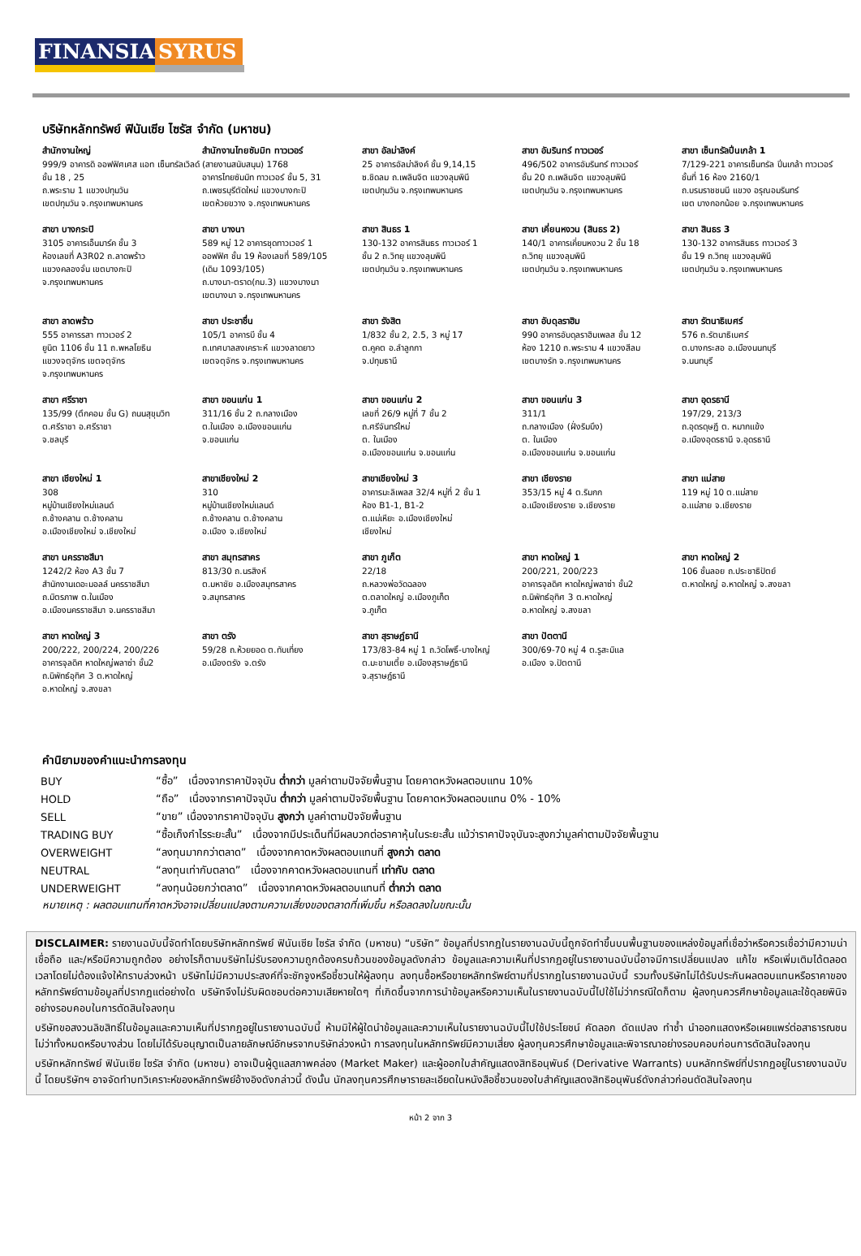FINANSIA SYRUS
บริษัทหลักทรัพย์ ฟินันเซีย ไซรัส จำกัด (มหาชน)
สำนักงานใหญ่
999/9 อาคารดิ ออฟฟิศเศส แอท เซ็นทรัลเวิลด์ ชั้น 18 , 25
ถ.พระราม 1 แขวงปทุมวัน
เขตปทุมวัน จ.กรุงเทพมหานคร
สำนักงานไทยซัมมิท ทาวเวอร์
(สายงานสนับสนุน) 1768
อาคารไทยซัมมิท ทาวเวอร์ ชั้น 5, 31
ถ.เพชรบุรีตัดใหม่ แขวงบางกะปิ
เขตห้วยขวาง จ.กรุงเทพมหานคร
สาขา อัลม่าลิงค์
25 อาคารอัลม่าลิงค์ ชั้น 9,14,15
ซ.ชิดลม ถ.เพลินจิต แขวงลุมพินี
เขตปทุมวัน จ.กรุงเทพมหานคร
สาขา อัมรินทร์ ทาวเวอร์
496/502 อาคารอัมรินทร์ ทาวเวอร์
ชั้น 20 ถ.เพลินจิต แขวงลุมพินี
เขตปทุมวัน จ.กรุงเทพมหานคร
สาขา เซ็นทรัลปิ่นเกล้า 1
7/129-221 อาคารเซ็นทรัล ปิ่นเกล้า ทาวเวอร์ ชั้นที่ 16 ห้อง 2160/1
ถ.บรมราชชนนี แขวง อรุณอมรินทร์
เขต บางกอกน้อย จ.กรุงเทพมหานคร
สาขา บางกระปิ
3105 อาคารเอ็นมาร์ค ชั้น 3
ห้องเลขที่ A3R02 ถ.ลาดพร้าว
แขวงคลองจั่น เขตบางกะปิ
จ.กรุงเทพมหานคร
สาขา บางนา
589 หมู่ 12 อาคารชุดทาวเวอร์ 1
ออฟฟิศ ชั้น 19 ห้องเลขที่ 589/105
(เดิม 1093/105)
ถ.บางนา-ตราด(กม.3) แขวงบางนา
เขตบางนา จ.กรุงเทพมหานคร
สาขา สินธร 1
130-132 อาคารสินธร ทาวเวอร์ 1
ชั้น 2 ถ.วิทยุ แขวงลุมพินี
เขตปทุมวัน จ.กรุงเทพมหานคร
สาขา เคี่ยนหงวน (สินธร 2)
140/1 อาคารเคี่ยนหงวน 2 ชั้น 18
ถ.วิทยุ แขวงลุมพินี
เขตปทุมวัน จ.กรุงเทพมหานคร
สาขา สินธร 3
130-132 อาคารสินธร ทาวเวอร์ 3
ชั้น 19 ถ.วิทยุ แขวงลุมพินี
เขตปทุมวัน จ.กรุงเทพมหานคร
สาขา ลาดพร้าว
555 อาคารรสา ทาวเวอร์ 2
ยูนิต 1106 ชั้น 11 ถ.พหลโยธิน
แขวงจตุจักร เขตจตุจักร
จ.กรุงเทพมหานคร
สาขา ประชาชื่น
105/1 อาคารบี ชั้น 4
ถ.เทศบาลสงเคราะห์ แขวงลาดยาว
เขตจตุจักร จ.กรุงเทพมหานคร
สาขา รังสิต
1/832 ชั้น 2, 2.5, 3 หมู่ 17
ต.คูคต อ.ลำลูกกา
จ.ปทุมธานี
สาขา อับดุลราฮิม
990 อาคารอับดุลราฮิมเพลส ชั้น 12
ห้อง 1210 ถ.พระราม 4 แขวงสีลม
เขตบางรัก จ.กรุงเทพมหานคร
สาขา รัตนาธิเบศร์
576 ถ.รัตนาธิเบศร์
ต.บางกระสอ อ.เมืองนนทบุรี
จ.นนทบุรี
สาขา ศรีราชา
135/99 (ตึกคอม ชั้น G) ถนนสุขุมวิท
ต.ศรีราชา อ.ศรีราชา
จ.ชลบุรี
สาขา ขอนแก่น 1
311/16 ชั้น 2 ถ.กลางเมือง
ต.ในเมือง อ.เมืองขอนแก่น
จ.ขอนแก่น
สาขา ขอนแก่น 2
เลขที่ 26/9 หมู่ที่ 7 ชั้น 2
ถ.ศรีจันทร์ใหม่
ต. ในเมือง
อ.เมืองขอนแก่น จ.ขอนแก่น
สาขา ขอนแก่น 3
311/1
ถ.กลางเมือง (ฝั่งริมบึง)
ต. ในเมือง
อ.เมืองขอนแก่น จ.ขอนแก่น
สาขา อุดรธานี
197/29, 213/3
ถ.อุดรดุษฎี ต. หมากแข้ง
อ.เมืองอุดรธานี จ.อุดรธานี
สาขา เชียงใหม่ 1
308
หมู่บ้านเชียงใหม่แลนด์
ถ.ช้างคลาน ต.ช้างคลาน
อ.เมืองเชียงใหม่ จ.เชียงใหม่
สาขาเชียงใหม่ 2
310
หมู่บ้านเชียงใหม่แลนด์
ถ.ช้างคลาน ต.ช้างคลาน
อ.เมือง จ.เชียงใหม่
สาขาเชียงใหม่ 3
อาคารมะลิเพลส 32/4 หมู่ที่ 2 ชั้น 1
ห้อง B1-1, B1-2
ต.แม่เหียะ อ.เมืองเชียงใหม่
เชียงใหม่
สาขา เชียงราย
353/15 หมู่ 4 ต.ริมกก
อ.เมืองเชียงราย จ.เชียงราย
สาขา แม่สาย
119 หมู่ 10 ต.แม่สาย
อ.แม่สาย จ.เชียงราย
สาขา นครราชสีมา
1242/2 ห้อง A3 ชั้น 7
สำนักงานเดอะมอลล์ นครราชสีมา
ถ.มิตรภาพ ต.ในเมือง
อ.เมืองนครราชสีมา จ.นครราชสีมา
สาขา สมุทรสาคร
813/30 ถ.นรสิงห์
ต.มหาชัย อ.เมืองสมุทรสาคร
จ.สมุทรสาคร
สาขา ภูเก็ต
22/18
ถ.หลวงพ่อวัดฉลอง
ต.ตลาดใหญ่ อ.เมืองภูเก็ต
จ.ภูเก็ต
สาขา หาดใหญ่ 1
200/221, 200/223
อาคารจุลดิศ หาดใหญ่พลาซ่า ชั้น2
ถ.นิพัทธ์อุทิศ 3 ต.หาดใหญ่
อ.หาดใหญ่ จ.สงขลา
สาขา หาดใหญ่ 2
106 ชั้นลอย ถ.ประชาธิปัตย์
ต.หาดใหญ่ อ.หาดใหญ่ จ.สงขลา
สาขา หาดใหญ่ 3
200/222, 200/224, 200/226
อาคารจุลดิศ หาดใหญ่พลาซ่า ชั้น2
ถ.นิพัทธ์อุทิศ 3 ต.หาดใหญ่
อ.หาดใหญ่ จ.สงขลา
สาขา ตรัง
59/28 ถ.ห้วยยอด ต.ทับเที่ยง
อ.เมืองตรัง จ.ตรัง
สาขา สุราษฎ์ธานี
173/83-84 หมู่ 1 ถ.วัดโพธิ์-บางใหญ่
ต.มะขามเตี้ย อ.เมืองสุราษฎ์ธานี
จ.สุราษฎ์ธานี
สาขา ปัตตานี
300/69-70 หมู่ 4 ต.รูสะมิแล
อ.เมือง จ.ปัตตานี
คำนิยามของคำแนะนำการลงทุน
| BUY | “ซื้อ” เนื่องจากราคาปัจจุบัน ต่ำกว่า มูลค่าตามปัจจัยพื้นฐาน โดยคาดหวังผลตอบแทน 10% |
| HOLD | “ถือ” เนื่องจากราคาปัจจุบัน ต่ำกว่า มูลค่าตามปัจจัยพื้นฐาน โดยคาดหวังผลตอบแทน 0% - 10% |
| SELL | “ขาย” เนื่องจากราคาปัจจุบัน สูงกว่า มูลค่าตามปัจจัยพื้นฐาน |
| TRADING BUY | “ซื้อเก็งกำไรระยะสั้น” เนื่องจากมีประเด็นที่มีผลบวกต่อราคาหุ้นในระยะสั้น แม้ว่าราคาปัจจุบันจะสูงกว่ามูลค่าตามปัจจัยพื้นฐาน |
| OVERWEIGHT | “ลงทุนมากกว่าตลาด” เนื่องจากคาดหวังผลตอบแทนที่ สูงกว่า ตลาด |
| NEUTRAL | “ลงทุนเท่ากับตลาด” เนื่องจากคาดหวังผลตอบแทนที่ เท่ากับ ตลาด |
| UNDERWEIGHT | “ลงทุนน้อยกว่าตลาด” เนื่องจากคาดหวังผลตอบแทนที่ ต่ำกว่า ตลาด |
หมายเหตุ : ผลตอบแทนที่คาดหวังอาจเปลี่ยนแปลงตามความเสี่ยงของตลาดที่เพิ่มขึ้น หรือลดลงในขณะนั้น
DISCLAIMER: รายงานฉบับนี้จัดทำโดยบริษัทหลักทรัพย์ ฟินันเซีย ไซรัส จำกัด (มหาชน) “บริษัท” ข้อมูลที่ปรากฏในรายงานฉบับนี้ถูกจัดทำขึ้นบนพื้นฐานของแหล่งข้อมูลที่เชื่อว่าหรือควรเชื่อว่ามีความน่าเชื่อถือ และ/หรือมีความถูกต้อง อย่างไรก็ตามบริษัทไม่รับรองความถูกต้องครบถ้วนของข้อมูลดังกล่าว ข้อมูลและความเห็นที่ปรากฏอยู่ในรายงานฉบับนี้อาจมีการเปลี่ยนแปลง แก้ไข หรือเพิ่มเติมได้ตลอดเวลาโดยไม่ต้องแจ้งให้ทราบล่วงหน้า บริษัทไม่มีความประสงค์ที่จะชักจูงหรือชี้ชวนให้ผู้ลงทุน ลงทุนซื้อหรือขายหลักทรัพย์ตามที่ปรากฏในรายงานฉบับนี้ รวมทั้งบริษัทไม่ได้รับประกันผลตอบแทนหรือราคาของหลักทรัพย์ตามข้อมูลที่ปรากฏแต่อย่างใด บริษัทจึงไม่รับผิดชอบต่อความเสียหายใดๆ ที่เกิดขึ้นจากการนำข้อมูลหรือความเห็นในรายงานฉบับนี้ไปใช้ไม่ว่ากรณีใดก็ตาม ผู้ลงทุนควรศึกษาข้อมูลและใช้ดุลยพินิจอย่างรอบคอบในการตัดสินใจลงทุน
บริษัทขอสงวนลิขสิทธิ์ในข้อมูลและความเห็นที่ปรากฏอยู่ในรายงานฉบับนี้ ห้ามมิให้ผู้ใดนำข้อมูลและความเห็นในรายงานฉบับนี้ไปใช้ประโยชน์ คัดลอก ดัดแปลง ทำซ้ำ นำออกแสดงหรือเผยแพร่ต่อสาธารณชนไม่ว่าทั้งหมดหรือบางส่วน โดยไม่ได้รับอนุญาตเป็นลายลักษณ์อักษรจากบริษัทล่วงหน้า การลงทุนในหลักทรัพย์มีความเสี่ยง ผู้ลงทุนควรศึกษาข้อมูลและพิจารณาอย่างรอบคอบก่อนการตัดสินใจลงทุน
บริษัทหลักทรัพย์ ฟินันเซีย ไซรัส จำกัด (มหาชน) อาจเป็นผู้ดูแลสภาพคล่อง (Market Maker) และผู้ออกใบสำคัญแสดงสิทธิอนุพันธ์ (Derivative Warrants) บนหลักทรัพย์ที่ปรากฏอยู่ในรายงานฉบับนี้ โดยบริษัทฯ อาจจัดทำบทวิเคราะห์ของหลักทรัพย์อ้างอิงดังกล่าวนี้ ดังนั้น นักลงทุนควรศึกษารายละเอียดในหนังสือชี้ชวนของใบสำคัญแสดงสิทธิอนุพันธ์ดังกล่าวก่อนตัดสินใจลงทุน
หน้า 2 จาก 3